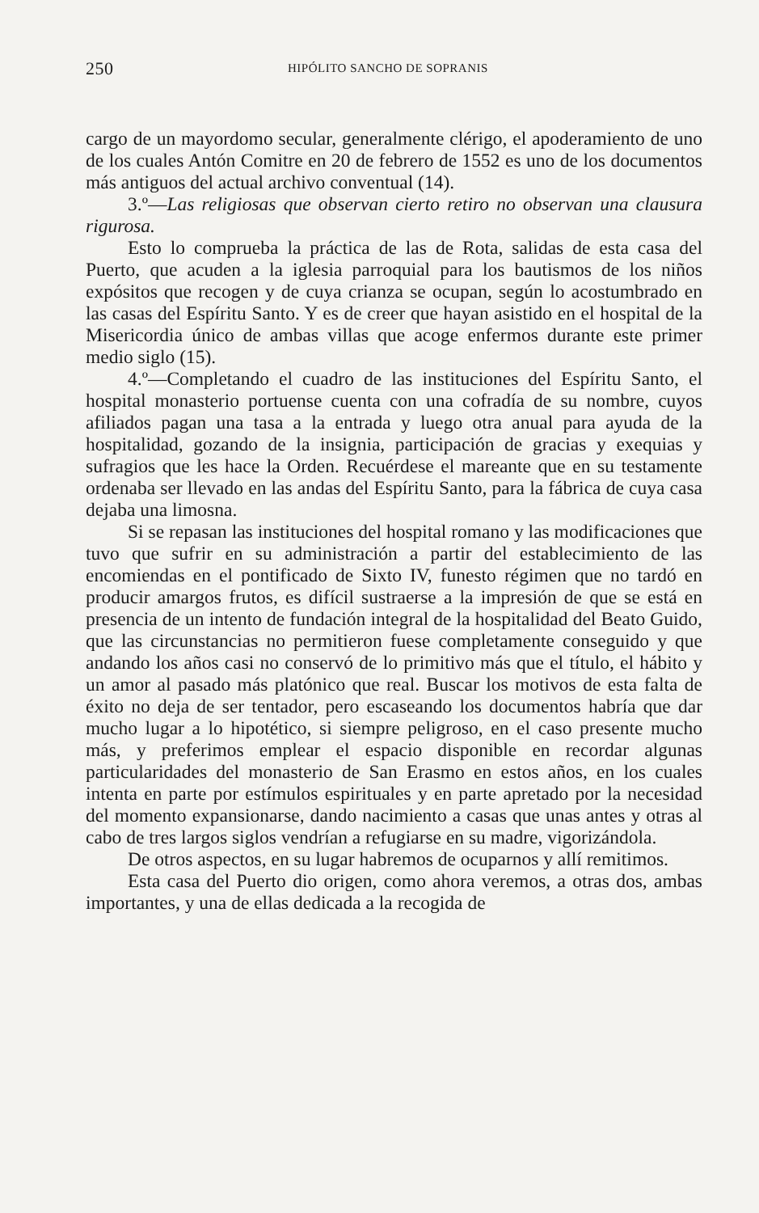250 HIPÓLITO SANCHO DE SOPRANIS
cargo de un mayordomo secular, generalmente clérigo, el apoderamiento de uno de los cuales Antón Comitre en 20 de febrero de 1552 es uno de los documentos más antiguos del actual archivo conventual (14).
3.º—Las religiosas que observan cierto retiro no observan una clausura rigurosa.
Esto lo comprueba la práctica de las de Rota, salidas de esta casa del Puerto, que acuden a la iglesia parroquial para los bautismos de los niños expósitos que recogen y de cuya crianza se ocupan, según lo acostumbrado en las casas del Espíritu Santo. Y es de creer que hayan asistido en el hospital de la Misericordia único de ambas villas que acoge enfermos durante este primer medio siglo (15).
4.º—Completando el cuadro de las instituciones del Espíritu Santo, el hospital monasterio portuense cuenta con una cofradía de su nombre, cuyos afiliados pagan una tasa a la entrada y luego otra anual para ayuda de la hospitalidad, gozando de la insignia, participación de gracias y exequias y sufragios que les hace la Orden. Recuérdese el mareante que en su testamente ordenaba ser llevado en las andas del Espíritu Santo, para la fábrica de cuya casa dejaba una limosna.
Si se repasan las instituciones del hospital romano y las modificaciones que tuvo que sufrir en su administración a partir del establecimiento de las encomiendas en el pontificado de Sixto IV, funesto régimen que no tardó en producir amargos frutos, es difícil sustraerse a la impresión de que se está en presencia de un intento de fundación integral de la hospitalidad del Beato Guido, que las circunstancias no permitieron fuese completamente conseguido y que andando los años casi no conservó de lo primitivo más que el título, el hábito y un amor al pasado más platónico que real. Buscar los motivos de esta falta de éxito no deja de ser tentador, pero escaseando los documentos habría que dar mucho lugar a lo hipotético, si siempre peligroso, en el caso presente mucho más, y preferimos emplear el espacio disponible en recordar algunas particularidades del monasterio de San Erasmo en estos años, en los cuales intenta en parte por estímulos espirituales y en parte apretado por la necesidad del momento expansionarse, dando nacimiento a casas que unas antes y otras al cabo de tres largos siglos vendrían a refugiarse en su madre, vigorizándola.
De otros aspectos, en su lugar habremos de ocuparnos y allí remitimos.
Esta casa del Puerto dio origen, como ahora veremos, a otras dos, ambas importantes, y una de ellas dedicada a la recogida de